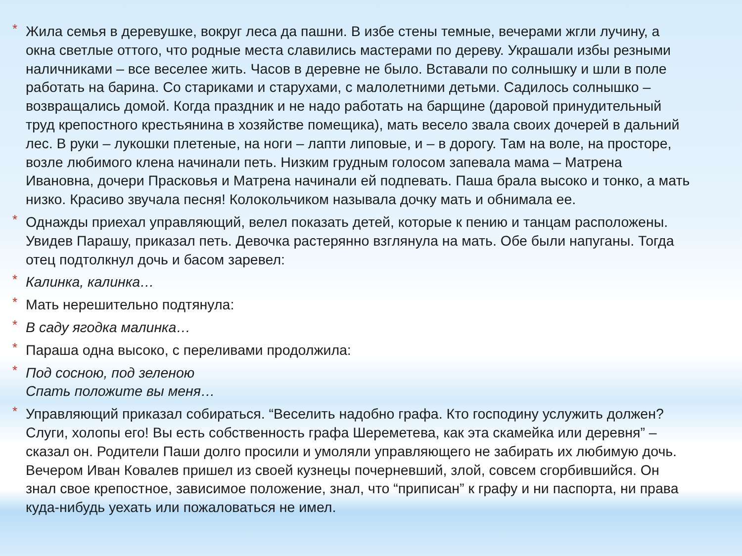*
Жила семья в деревушке, вокруг леса да пашни. В избе стены темные, вечерами жгли лучину, а окна светлые оттого, что родные места славились мастерами по дереву. Украшали избы резными наличниками – все веселее жить. Часов в деревне не было. Вставали по солнышку и шли в поле работать на барина. Со стариками и старухами, с малолетними детьми. Садилось солнышко – возвращались домой. Когда праздник и не надо работать на барщине (даровой принудительный труд крепостного крестьянина в хозяйстве помещика), мать весело звала своих дочерей в дальний лес. В руки – лукошки плетеные, на ноги – лапти липовые, и – в дорогу. Там на воле, на просторе, возле любимого клена начинали петь. Низким грудным голосом запевала мама – Матрена Ивановна, дочери Прасковья и Матрена начинали ей подпевать. Паша брала высоко и тонко, а мать низко. Красиво звучала песня! Колокольчиком называла дочку мать и обнимала ее.
*
Однажды приехал управляющий, велел показать детей, которые к пению и танцам расположены. Увидев Парашу, приказал петь. Девочка растерянно взглянула на мать. Обе были напуганы. Тогда отец подтолкнул дочь и басом заревел:
*
Калинка, калинка…
*
Мать нерешительно подтянула:
*
В саду ягодка малинка…
*
Параша одна высоко, с переливами продолжила:
*
Под сосною, под зеленою
Спать положите вы меня…
*
Управляющий приказал собираться. “Веселить надобно графа. Кто господину услужить должен? Слуги, холопы его! Вы есть собственность графа Шереметева, как эта скамейка или деревня” – сказал он. Родители Паши долго просили и умоляли управляющего не забирать их любимую дочь. Вечером Иван Ковалев пришел из своей кузнецы почерневший, злой, совсем сгорбившийся. Он знал свое крепостное, зависимое положение, знал, что “приписан” к графу и ни паспорта, ни права куда-нибудь уехать или пожаловаться не имел.